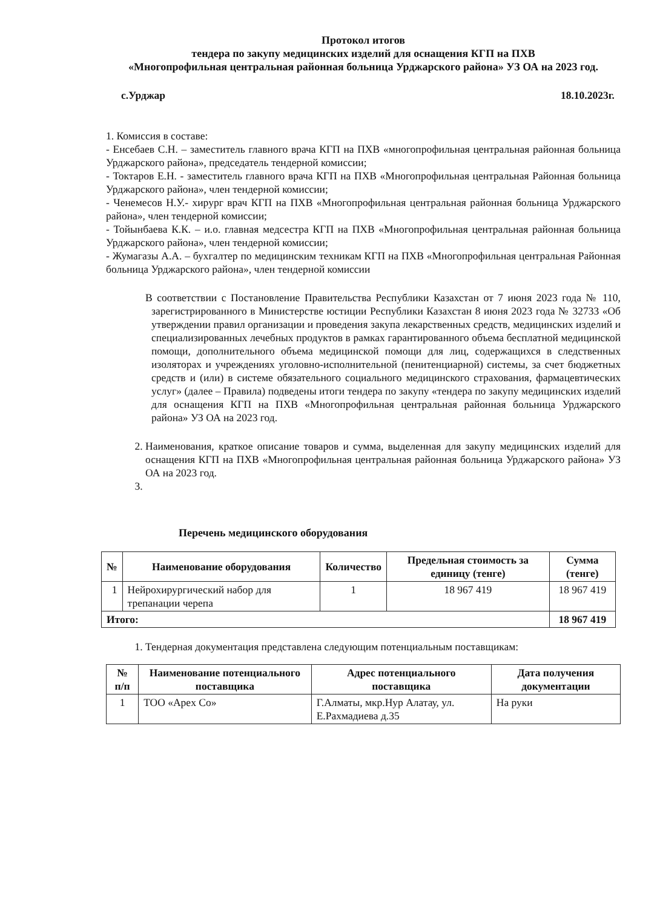Протокол итогов
тендера по закупу медицинских изделий для оснащения КГП на ПХВ
«Многопрофильная центральная районная больница Урджарского района» УЗ ОА на 2023 год.
с.Урджар 18.10.2023г.
1. Комиссия в составе:
- Енсебаев С.Н. – заместитель главного врача КГП на ПХВ «многопрофильная центральная районная больница Урджарского района», председатель тендерной комиссии;
- Токтаров Е.Н. - заместитель главного врача КГП на ПХВ «Многопрофильная центральная Районная больница Урджарского района», член тендерной комиссии;
- Ченемесов Н.У.- хирург врач КГП на ПХВ «Многопрофильная центральная районная больница Урджарского района», член тендерной комиссии;
- Тойынбаева К.К. – и.о. главная медсестра КГП на ПХВ «Многопрофильная центральная районная больница Урджарского района», член тендерной комиссии;
- Жумагазы А.А. – бухгалтер по медицинским техникам КГП на ПХВ «Многопрофильная центральная Районная больница Урджарского района», член тендерной комиссии
В соответствии с Постановление Правительства Республики Казахстан от 7 июня 2023 года № 110, зарегистрированного в Министерстве юстиции Республики Казахстан 8 июня 2023 года № 32733 «Об утверждении правил организации и проведения закупа лекарственных средств, медицинских изделий и специализированных лечебных продуктов в рамках гарантированного объема бесплатной медицинской помощи, дополнительного объема медицинской помощи для лиц, содержащихся в следственных изоляторах и учреждениях уголовно-исполнительной (пенитенциарной) системы, за счет бюджетных средств и (или) в системе обязательного социального медицинского страхования, фармацевтических услуг» (далее – Правила) подведены итоги тендера по закупу «тендера по закупу медицинских изделий для оснащения КГП на ПХВ «Многопрофильная центральная районная больница Урджарского района» УЗ ОА на 2023 год.
2. Наименования, краткое описание товаров и сумма, выделенная для закупу медицинских изделий для оснащения КГП на ПХВ «Многопрофильная центральная районная больница Урджарского района» УЗ ОА на 2023 год.
Перечень медицинского оборудования
| № | Наименование оборудования | Количество | Предельная стоимость за единицу (тенге) | Сумма (тенге) |
| --- | --- | --- | --- | --- |
| 1 | Нейрохирургический набор для трепанации черепа | 1 | 18 967 419 | 18 967 419 |
| Итого: | | | | 18 967 419 |
1. Тендерная документация представлена следующим потенциальным поставщикам:
| № п/п | Наименование потенциального поставщика | Адрес потенциального поставщика | Дата получения документации |
| --- | --- | --- | --- |
| 1 | ТОО «Apex Co» | Г.Алматы, мкр.Нур Алатау, ул. Е.Рахмадиева д.35 | На руки |